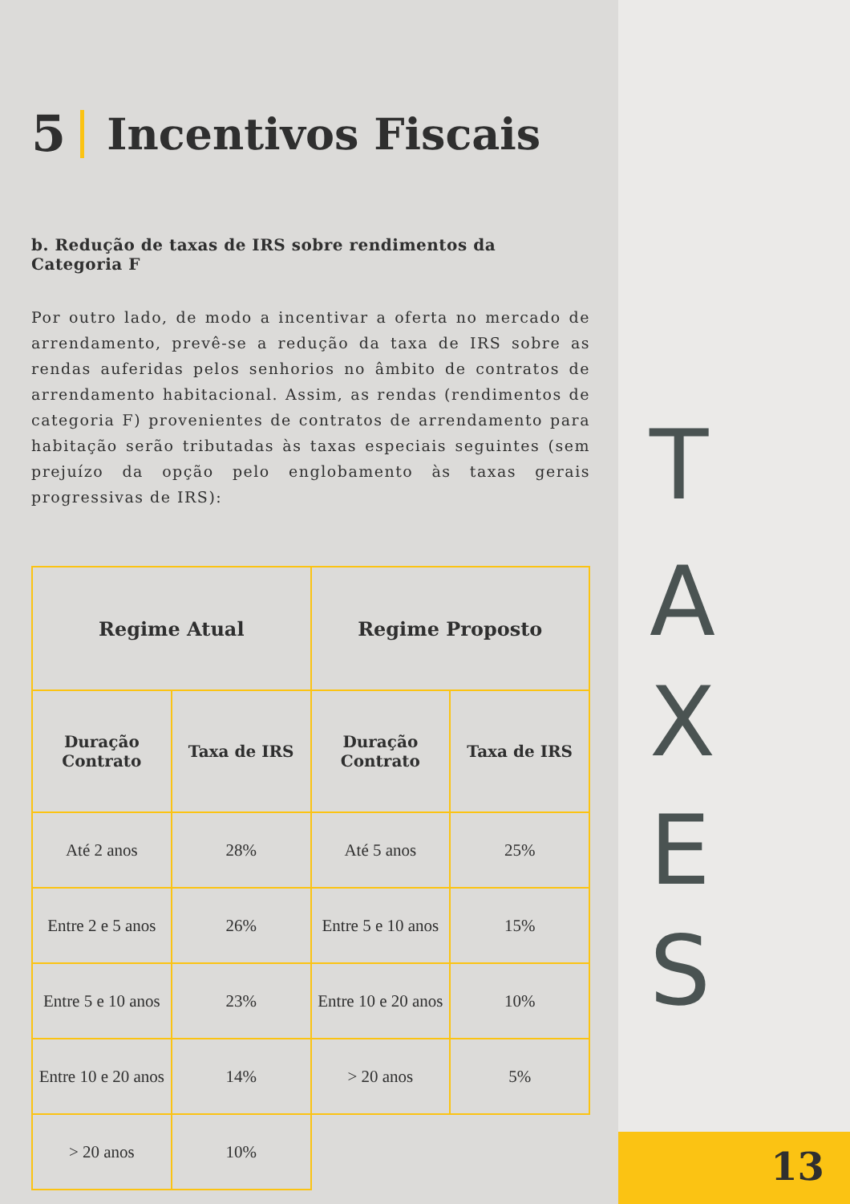T
A
X
E
S
13
5 Incentivos Fiscais
b. Redução de taxas de IRS sobre rendimentos da Categoria F
Por outro lado, de modo a incentivar a oferta no mercado de arrendamento, prevê-se a redução da taxa de IRS sobre as rendas auferidas pelos senhorios no âmbito de contratos de arrendamento habitacional. Assim, as rendas (rendimentos de categoria F) provenientes de contratos de arrendamento para habitação serão tributadas às taxas especiais seguintes (sem prejuízo da opção pelo englobamento às taxas gerais progressivas de IRS):
| Regime Atual | | Regime Proposto | |
| --- | --- | --- | --- |
| Duração Contrato | Taxa de IRS | Duração Contrato | Taxa de IRS |
| Até 2 anos | 28% | Até 5 anos | 25% |
| Entre 2 e 5 anos | 26% | Entre 5 e 10 anos | 15% |
| Entre 5 e 10 anos | 23% | Entre 10 e 20 anos | 10% |
| Entre 10 e 20 anos | 14% | > 20 anos | 5% |
| > 20 anos | 10% | | |